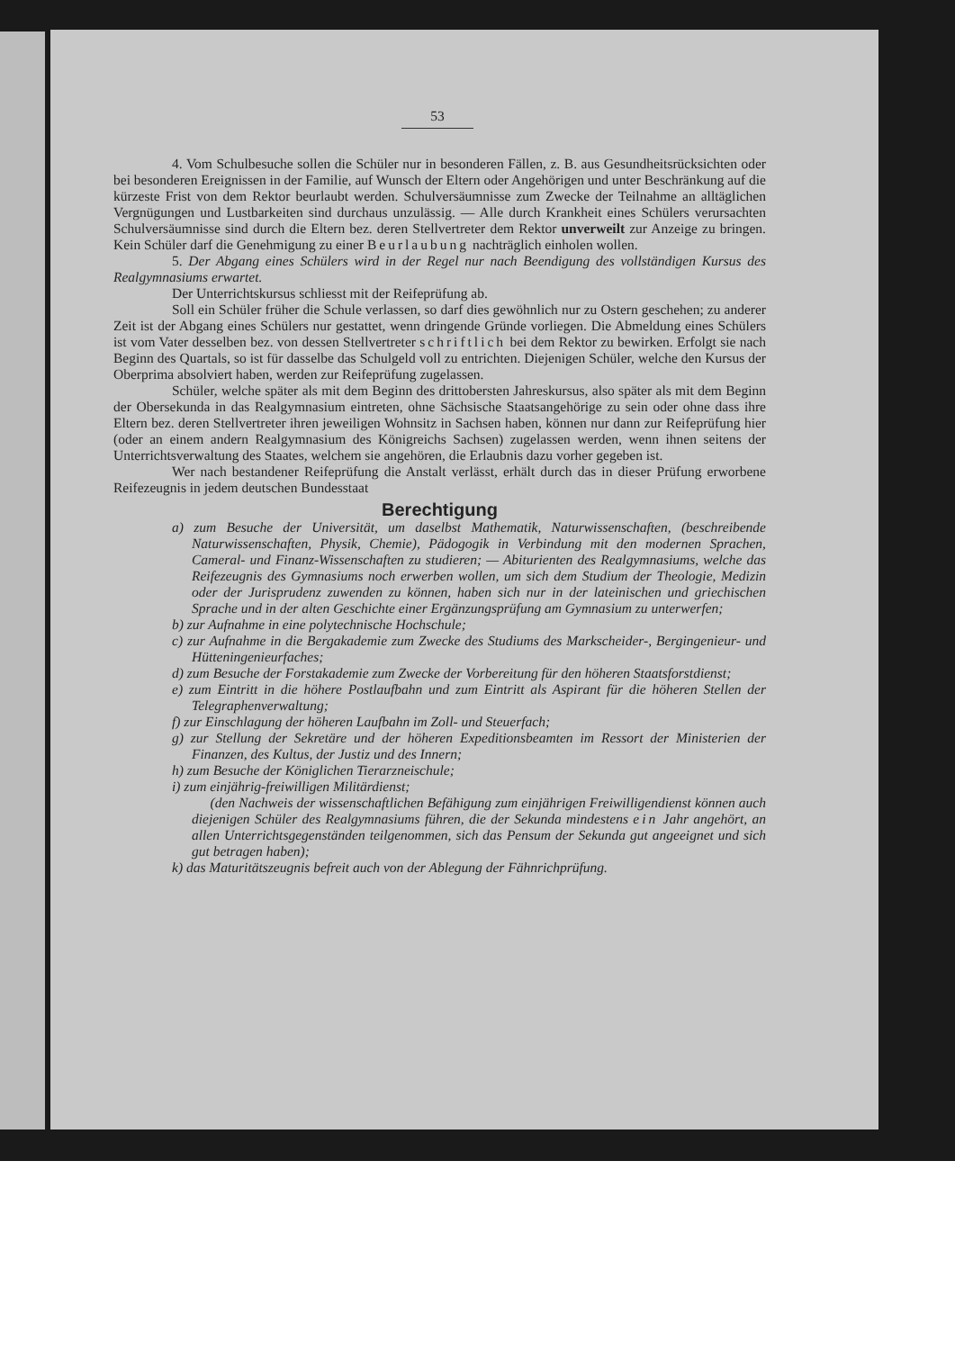53
4. Vom Schulbesuche sollen die Schüler nur in besonderen Fällen, z. B. aus Gesundheitsrücksichten oder bei besonderen Ereignissen in der Familie, auf Wunsch der Eltern oder Angehörigen und unter Beschränkung auf die kürzeste Frist von dem Rektor beurlaubt werden. Schulversäumnisse zum Zwecke der Teilnahme an alltäglichen Vergnügungen und Lustbarkeiten sind durchaus unzulässig. — Alle durch Krankheit eines Schülers verursachten Schulversäumnisse sind durch die Eltern bez. deren Stellvertreter dem Rektor unverweilt zur Anzeige zu bringen. Kein Schüler darf die Genehmigung zu einer Beurlaubung nachträglich einholen wollen.
5. Der Abgang eines Schülers wird in der Regel nur nach Beendigung des vollständigen Kursus des Realgymnasiums erwartet.
Der Unterrichtskursus schliesst mit der Reifeprüfung ab.
Soll ein Schüler früher die Schule verlassen, so darf dies gewöhnlich nur zu Ostern geschehen; zu anderer Zeit ist der Abgang eines Schülers nur gestattet, wenn dringende Gründe vorliegen. Die Abmeldung eines Schülers ist vom Vater desselben bez. von dessen Stellvertreter schriftlich bei dem Rektor zu bewirken. Erfolgt sie nach Beginn des Quartals, so ist für dasselbe das Schulgeld voll zu entrichten. Diejenigen Schüler, welche den Kursus der Oberprima absolviert haben, werden zur Reifeprüfung zugelassen.
Schüler, welche später als mit dem Beginn des drittobersten Jahreskursus, also später als mit dem Beginn der Obersekunda in das Realgymnasium eintreten, ohne Sächsische Staatsangehörige zu sein oder ohne dass ihre Eltern bez. deren Stellvertreter ihren jeweiligen Wohnsitz in Sachsen haben, können nur dann zur Reifeprüfung hier (oder an einem andern Realgymnasium des Königreichs Sachsen) zugelassen werden, wenn ihnen seitens der Unterrichtsverwaltung des Staates, welchem sie angehören, die Erlaubnis dazu vorher gegeben ist.
Wer nach bestandener Reifeprüfung die Anstalt verlässt, erhält durch das in dieser Prüfung erworbene Reifezeugnis in jedem deutschen Bundesstaat
Berechtigung
a) zum Besuche der Universität, um daselbst Mathematik, Naturwissenschaften, (beschreibende Naturwissenschaften, Physik, Chemie), Pädogogik in Verbindung mit den modernen Sprachen, Cameral- und Finanz-Wissenschaften zu studieren; — Abiturienten des Realgymnasiums, welche das Reifezeugnis des Gymnasiums noch erwerben wollen, um sich dem Studium der Theologie, Medizin oder der Jurisprudenz zuwenden zu können, haben sich nur in der lateinischen und griechischen Sprache und in der alten Geschichte einer Ergänzungsprüfung am Gymnasium zu unterwerfen;
b) zur Aufnahme in eine polytechnische Hochschule;
c) zur Aufnahme in die Bergakademie zum Zwecke des Studiums des Markscheider-, Bergingenieur- und Hütteningenieurfaches;
d) zum Besuche der Forstakademie zum Zwecke der Vorbereitung für den höheren Staatsforstdienst;
e) zum Eintritt in die höhere Postlaufbahn und zum Eintritt als Aspirant für die höheren Stellen der Telegraphenverwaltung;
f) zur Einschlagung der höheren Laufbahn im Zoll- und Steuerfach;
g) zur Stellung der Sekretäre und der höheren Expeditionsbeamten im Ressort der Ministerien der Finanzen, des Kultus, der Justiz und des Innern;
h) zum Besuche der Königlichen Tierarzneischule;
i) zum einjährig-freiwilligen Militärdienst;
(den Nachweis der wissenschaftlichen Befähigung zum einjährigen Freiwilligendienst können auch diejenigen Schüler des Realgymnasiums führen, die der Sekunda mindestens ein Jahr angehört, an allen Unterrichtsgegenständen teilgenommen, sich das Pensum der Sekunda gut angeeignet und sich gut betragen haben);
k) das Maturitätszeugnis befreit auch von der Ablegung der Fähnrichprüfung.